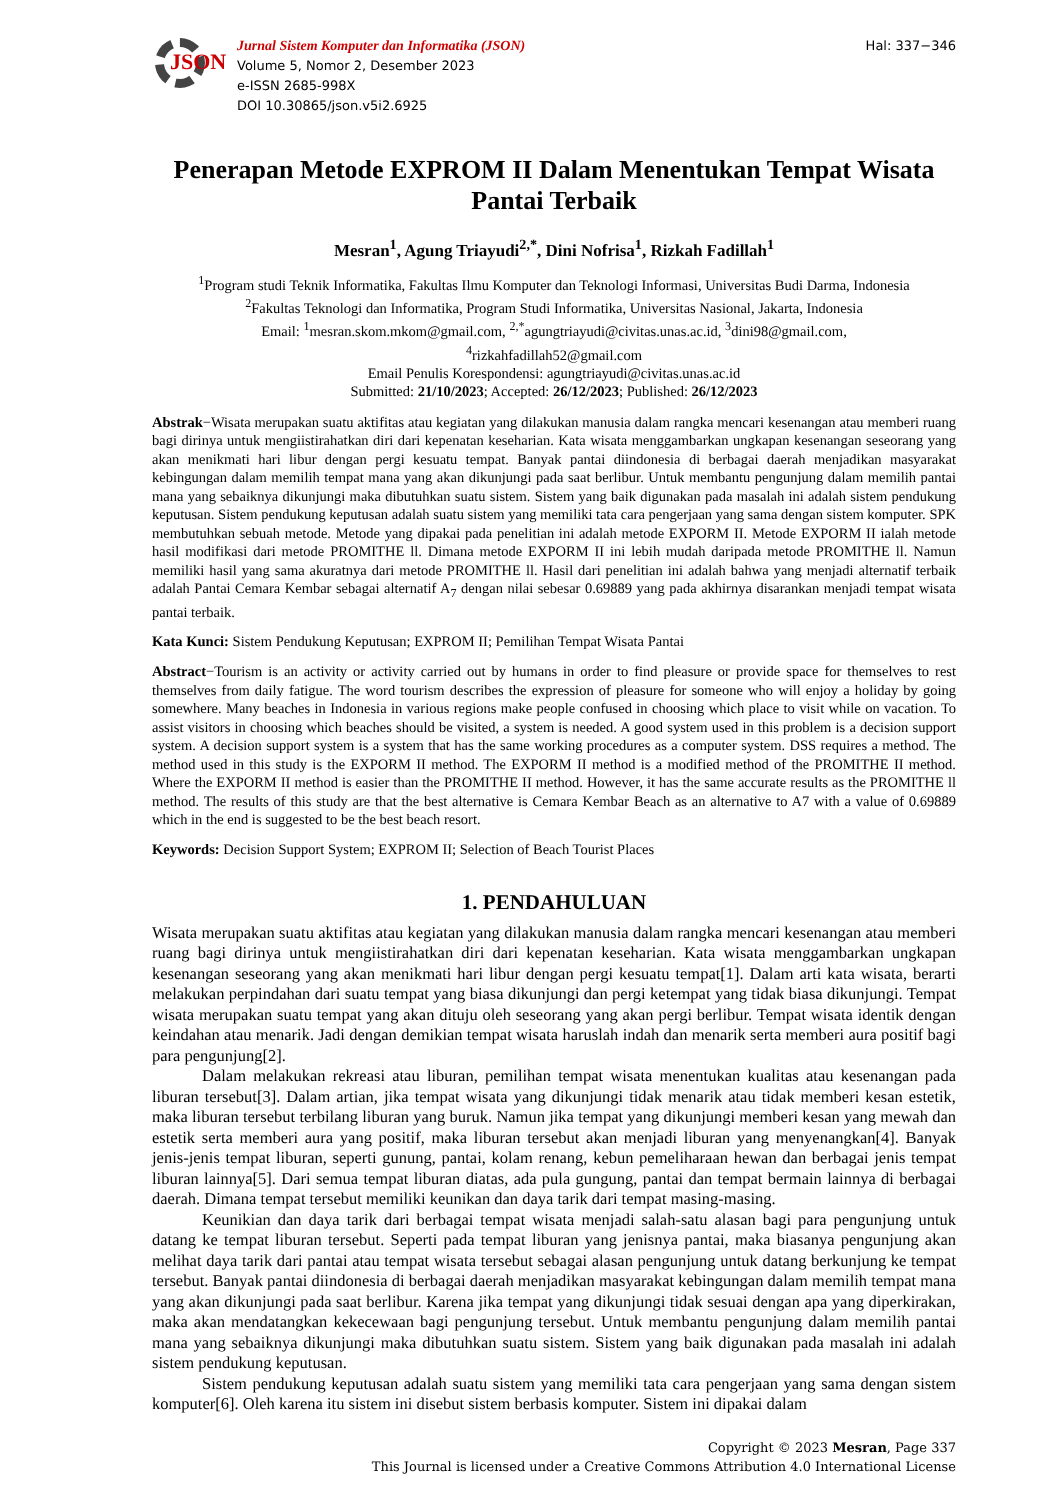JSON
Jurnal Sistem Komputer dan Informatika (JSON)
Volume 5, Nomor 2, Desember 2023
e-ISSN 2685-998X
DOI 10.30865/json.v5i2.6925
Hal: 337−346
Penerapan Metode EXPROM II Dalam Menentukan Tempat Wisata Pantai Terbaik
Mesran<sup>1</sup>, Agung Triayudi<sup>2,*</sup>, Dini Nofrisa<sup>1</sup>, Rizkah Fadillah<sup>1</sup>
<sup>1</sup> Program studi Teknik Informatika, Fakultas Ilmu Komputer dan Teknologi Informasi, Universitas Budi Darma, Indonesia
<sup>2</sup> Fakultas Teknologi dan Informatika, Program Studi Informatika, Universitas Nasional, Jakarta, Indonesia
Email: <sup>1</sup>mesran.skom.mkom@gmail.com, <sup>2,*</sup>agungtriayudi@civitas.unas.ac.id, <sup>3</sup>dini98@gmail.com,
<sup>4</sup> rizkahfadillah52@gmail.com
Email Penulis Korespondensi: agungtriayudi@civitas.unas.ac.id
Submitted: 21/10/2023; Accepted: 26/12/2023; Published: 26/12/2023
Abstrak−Wisata merupakan suatu aktifitas atau kegiatan yang dilakukan manusia dalam rangka mencari kesenangan atau memberi ruang bagi dirinya untuk mengiistirahatkan diri dari kepenatan keseharian. Kata wisata menggambarkan ungkapan kesenangan seseorang yang akan menikmati hari libur dengan pergi kesuatu tempat. Banyak pantai diindonesia di berbagai daerah menjadikan masyarakat kebingungan dalam memilih tempat mana yang akan dikunjungi pada saat berlibur. Untuk membantu pengunjung dalam memilih pantai mana yang sebaiknya dikunjungi maka dibutuhkan suatu sistem. Sistem yang baik digunakan pada masalah ini adalah sistem pendukung keputusan. Sistem pendukung keputusan adalah suatu sistem yang memiliki tata cara pengerjaan yang sama dengan sistem komputer. SPK membutuhkan sebuah metode. Metode yang dipakai pada penelitian ini adalah metode EXPORM II. Metode EXPORM II ialah metode hasil modifikasi dari metode PROMITHE ll. Dimana metode EXPORM II ini lebih mudah daripada metode PROMITHE ll. Namun memiliki hasil yang sama akuratnya dari metode PROMITHE ll. Hasil dari penelitian ini adalah bahwa yang menjadi alternatif terbaik adalah Pantai Cemara Kembar sebagai alternatif A<sub>7</sub> dengan nilai sebesar 0.69889 yang pada akhirnya disarankan menjadi tempat wisata pantai terbaik.
Kata Kunci: Sistem Pendukung Keputusan; EXPROM II; Pemilihan Tempat Wisata Pantai
Abstract−Tourism is an activity or activity carried out by humans in order to find pleasure or provide space for themselves to rest themselves from daily fatigue. The word tourism describes the expression of pleasure for someone who will enjoy a holiday by going somewhere. Many beaches in Indonesia in various regions make people confused in choosing which place to visit while on vacation. To assist visitors in choosing which beaches should be visited, a system is needed. A good system used in this problem is a decision support system. A decision support system is a system that has the same working procedures as a computer system. DSS requires a method. The method used in this study is the EXPORM II method. The EXPORM II method is a modified method of the PROMITHE II method. Where the EXPORM II method is easier than the PROMITHE II method. However, it has the same accurate results as the PROMITHE ll method. The results of this study are that the best alternative is Cemara Kembar Beach as an alternative to A7 with a value of 0.69889 which in the end is suggested to be the best beach resort.
Keywords: Decision Support System; EXPROM II; Selection of Beach Tourist Places
1. PENDAHULUAN
Wisata merupakan suatu aktifitas atau kegiatan yang dilakukan manusia dalam rangka mencari kesenangan atau memberi ruang bagi dirinya untuk mengiistirahatkan diri dari kepenatan keseharian. Kata wisata menggambarkan ungkapan kesenangan seseorang yang akan menikmati hari libur dengan pergi kesuatu tempat[1]. Dalam arti kata wisata, berarti melakukan perpindahan dari suatu tempat yang biasa dikunjungi dan pergi ketempat yang tidak biasa dikunjungi. Tempat wisata merupakan suatu tempat yang akan dituju oleh seseorang yang akan pergi berlibur. Tempat wisata identik dengan keindahan atau menarik. Jadi dengan demikian tempat wisata haruslah indah dan menarik serta memberi aura positif bagi para pengunjung[2].
Dalam melakukan rekreasi atau liburan, pemilihan tempat wisata menentukan kualitas atau kesenangan pada liburan tersebut[3]. Dalam artian, jika tempat wisata yang dikunjungi tidak menarik atau tidak memberi kesan estetik, maka liburan tersebut terbilang liburan yang buruk. Namun jika tempat yang dikunjungi memberi kesan yang mewah dan estetik serta memberi aura yang positif, maka liburan tersebut akan menjadi liburan yang menyenangkan[4]. Banyak jenis-jenis tempat liburan, seperti gunung, pantai, kolam renang, kebun pemeliharaan hewan dan berbagai jenis tempat liburan lainnya[5]. Dari semua tempat liburan diatas, ada pula gungung, pantai dan tempat bermain lainnya di berbagai daerah. Dimana tempat tersebut memiliki keunikan dan daya tarik dari tempat masing-masing.
Keunikian dan daya tarik dari berbagai tempat wisata menjadi salah-satu alasan bagi para pengunjung untuk datang ke tempat liburan tersebut. Seperti pada tempat liburan yang jenisnya pantai, maka biasanya pengunjung akan melihat daya tarik dari pantai atau tempat wisata tersebut sebagai alasan pengunjung untuk datang berkunjung ke tempat tersebut. Banyak pantai diindonesia di berbagai daerah menjadikan masyarakat kebingungan dalam memilih tempat mana yang akan dikunjungi pada saat berlibur. Karena jika tempat yang dikunjungi tidak sesuai dengan apa yang diperkirakan, maka akan mendatangkan kekecewaan bagi pengunjung tersebut. Untuk membantu pengunjung dalam memilih pantai mana yang sebaiknya dikunjungi maka dibutuhkan suatu sistem. Sistem yang baik digunakan pada masalah ini adalah sistem pendukung keputusan.
Sistem pendukung keputusan adalah suatu sistem yang memiliki tata cara pengerjaan yang sama dengan sistem komputer[6]. Oleh karena itu sistem ini disebut sistem berbasis komputer. Sistem ini dipakai dalam
Copyright © 2023 Mesran, Page 337
This Journal is licensed under a Creative Commons Attribution 4.0 International License